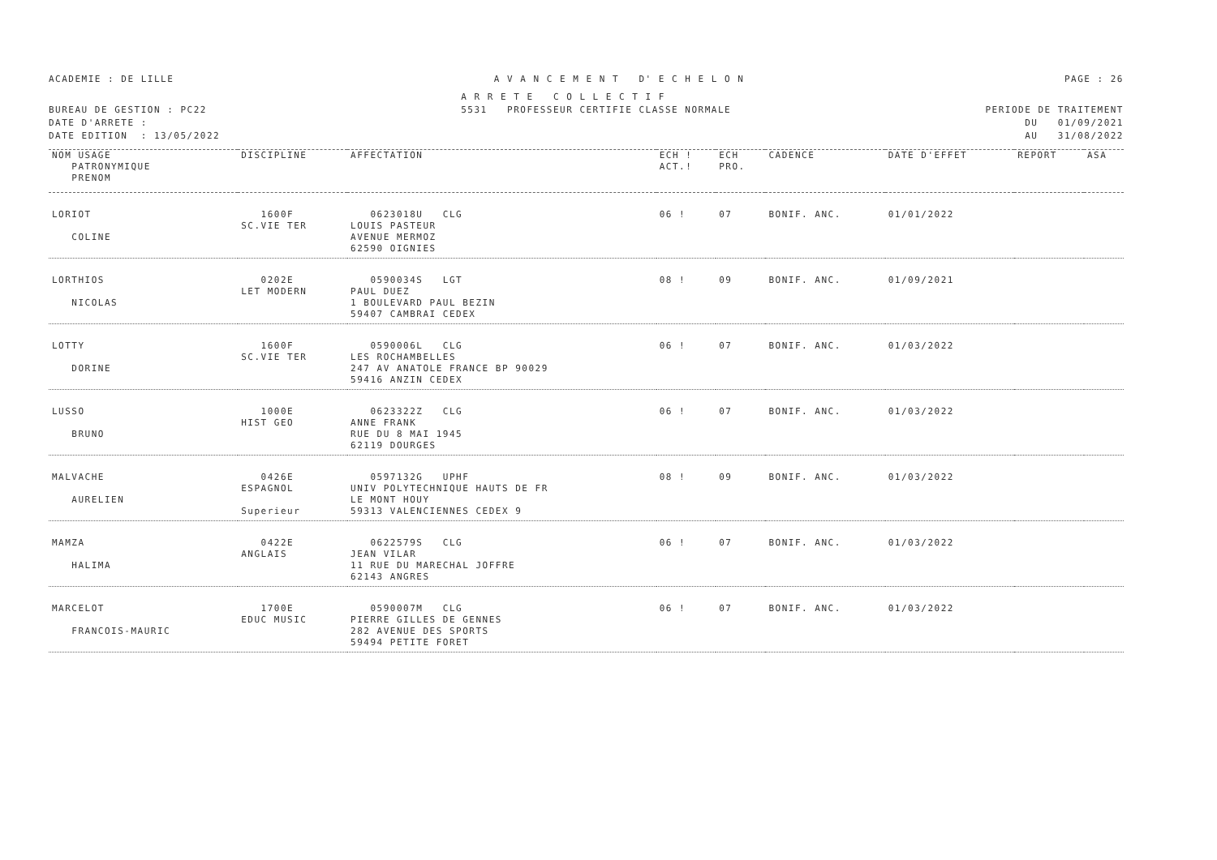ACADEMIE : DE LILLE
A V A N C E M E N T D' E C H E L O N
PAGE : 26
BUREAU DE GESTION : PC22
A R R E T E C O L L E C T I F 5531 PROFESSEUR CERTIFIE CLASSE NORMALE
PERIODE DE TRAITEMENT
DATE D'ARRETE : DATE EDITION : 13/05/2022
DU 01/09/2021 AU 31/08/2022
| NOM USAGE PATRONYMIQUE PRENOM | DISCIPLINE | AFFECTATION | ECH ! ACT.! | ECH PRO. | CADENCE | DATE D'EFFET | REPORT | ASA |
| --- | --- | --- | --- | --- | --- | --- | --- | --- |
| LORIOT COLINE | 1600F SC.VIE TER | 0623018U CLG LOUIS PASTEUR AVENUE MERMOZ 62590 OIGNIES | 06 ! | 07 | BONIF. ANC. | 01/01/2022 | | |
| LORTHIOS NICOLAS | 0202E LET MODERN | 0590034S LGT PAUL DUEZ 1 BOULEVARD PAUL BEZIN 59407 CAMBRAI CEDEX | 08 ! | 09 | BONIF. ANC. | 01/09/2021 | | |
| LOTTY DORINE | 1600F SC.VIE TER | 0590006L CLG LES ROCHAMBELLES 247 AV ANATOLE FRANCE BP 90029 59416 ANZIN CEDEX | 06 ! | 07 | BONIF. ANC. | 01/03/2022 | | |
| LUSSO BRUNO | 1000E HIST GEO | 0623322Z CLG ANNE FRANK RUE DU 8 MAI 1945 62119 DOURGES | 06 ! | 07 | BONIF. ANC. | 01/03/2022 | | |
| MALVACHE AURELIEN | 0426E ESPAGNOL Superieur | 0597132G UPHF UNIV POLYTECHNIQUE HAUTS DE FR LE MONT HOUY 59313 VALENCIENNES CEDEX 9 | 08 ! | 09 | BONIF. ANC. | 01/03/2022 | | |
| MAMZA HALIMA | 0422E ANGLAIS | 0622579S CLG JEAN VILAR 11 RUE DU MARECHAL JOFFRE 62143 ANGRES | 06 ! | 07 | BONIF. ANC. | 01/03/2022 | | |
| MARCELOT FRANCOIS-MAURIC | 1700E EDUC MUSIC | 0590007M CLG PIERRE GILLES DE GENNES 282 AVENUE DES SPORTS 59494 PETITE FORET | 06 ! | 07 | BONIF. ANC. | 01/03/2022 | | |